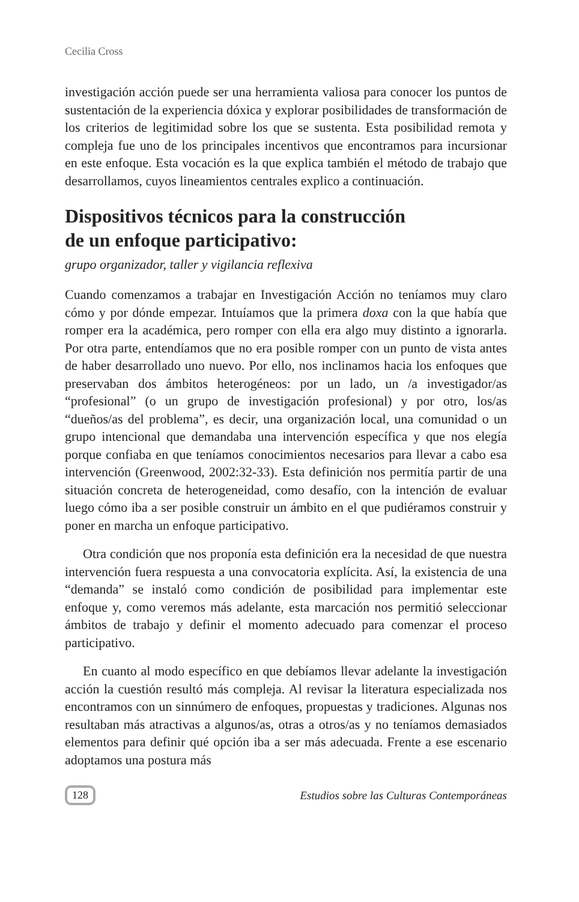Cecilia Cross
investigación acción puede ser una herramienta valiosa para conocer los puntos de sustentación de la experiencia dóxica y explorar posibilidades de transformación de los criterios de legitimidad sobre los que se sustenta. Esta posibilidad remota y compleja fue uno de los principales incentivos que encontramos para incursionar en este enfoque. Esta vocación es la que explica también el método de trabajo que desarrollamos, cuyos lineamientos centrales explico a continuación.
Dispositivos técnicos para la construcción
de un enfoque participativo:
grupo organizador, taller y vigilancia reflexiva
Cuando comenzamos a trabajar en Investigación Acción no teníamos muy claro cómo y por dónde empezar. Intuíamos que la primera doxa con la que había que romper era la académica, pero romper con ella era algo muy distinto a ignorarla. Por otra parte, entendíamos que no era posible romper con un punto de vista antes de haber desarrollado uno nuevo. Por ello, nos inclinamos hacia los enfoques que preservaban dos ámbitos heterogéneos: por un lado, un /a investigador/as “profesional” (o un grupo de investigación profesional) y por otro, los/as “dueños/as del problema”, es decir, una organización local, una comunidad o un grupo intencional que demandaba una intervención específica y que nos elegía porque confiaba en que teníamos conocimientos necesarios para llevar a cabo esa intervención (Greenwood, 2002:32-33). Esta definición nos permitía partir de una situación concreta de heterogeneidad, como desafío, con la intención de evaluar luego cómo iba a ser posible construir un ámbito en el que pudiéramos construir y poner en marcha un enfoque participativo.
Otra condición que nos proponía esta definición era la necesidad de que nuestra intervención fuera respuesta a una convocatoria explícita. Así, la existencia de una “demanda” se instaló como condición de posibilidad para implementar este enfoque y, como veremos más adelante, esta marcación nos permitió seleccionar ámbitos de trabajo y definir el momento adecuado para comenzar el proceso participativo.
En cuanto al modo específico en que debíamos llevar adelante la investigación acción la cuestión resultó más compleja. Al revisar la literatura especializada nos encontramos con un sinnúmero de enfoques, propuestas y tradiciones. Algunas nos resultaban más atractivas a algunos/as, otras a otros/as y no teníamos demasiados elementos para definir qué opción iba a ser más adecuada. Frente a ese escenario adoptamos una postura más
128 Estudios sobre las Culturas Contemporáneas